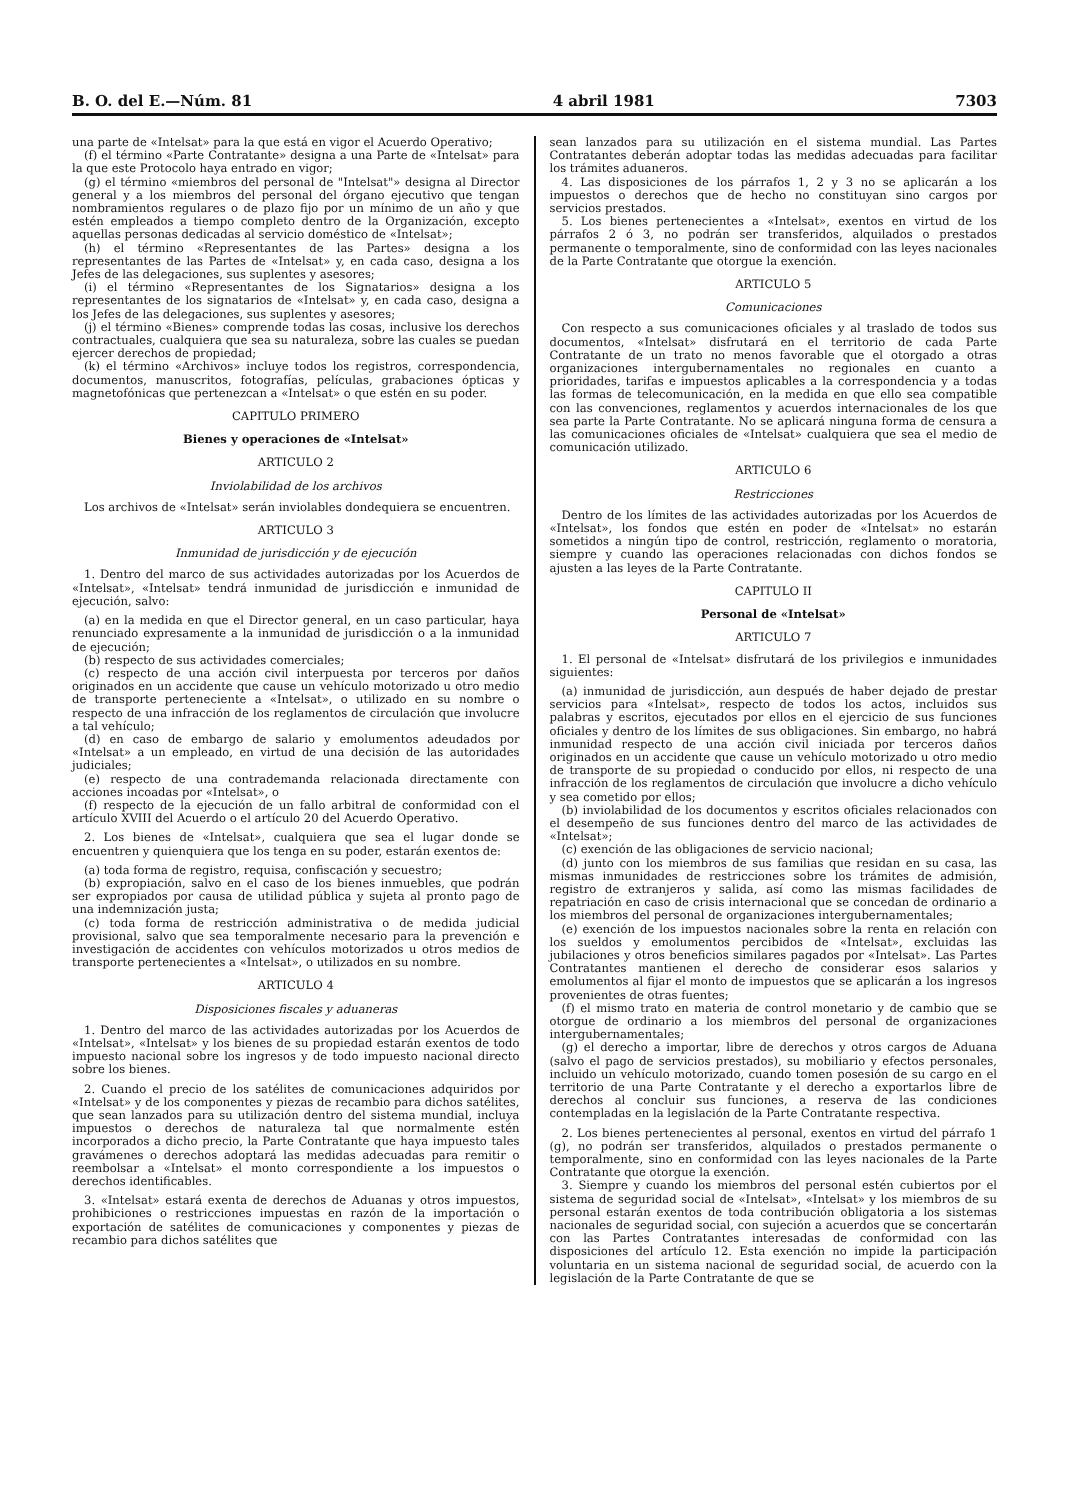B. O. del E.—Núm. 81 4 abril 1981 7303
una parte de «Intelsat» para la que está en vigor el Acuerdo Operativo;
(f) el término «Parte Contratante» designa a una Parte de «Intelsat» para la que este Protocolo haya entrado en vigor;
(g) el término «miembros del personal de "Intelsat"» designa al Director general y a los miembros del personal del órgano ejecutivo que tengan nombramientos regulares o de plazo fijo por un mínimo de un año y que estén empleados a tiempo completo dentro de la Organización, excepto aquellas personas dedicadas al servicio doméstico de «Intelsat»;
(h) el término «Representantes de las Partes» designa a los representantes de las Partes de «Intelsat» y, en cada caso, designa a los Jefes de las delegaciones, sus suplentes y asesores;
(i) el término «Representantes de los Signatarios» designa a los representantes de los signatarios de «Intelsat» y, en cada caso, designa a los Jefes de las delegaciones, sus suplentes y asesores;
(j) el término «Bienes» comprende todas las cosas, inclusive los derechos contractuales, cualquiera que sea su naturaleza, sobre las cuales se puedan ejercer derechos de propiedad;
(k) el término «Archivos» incluye todos los registros, correspondencia, documentos, manuscritos, fotografías, películas, grabaciones ópticas y magnetofónicas que pertenezcan a «Intelsat» o que estén en su poder.
CAPITULO PRIMERO
Bienes y operaciones de «Intelsat»
ARTICULO 2
Inviolabilidad de los archivos
Los archivos de «Intelsat» serán inviolables dondequiera se encuentren.
ARTICULO 3
Inmunidad de jurisdicción y de ejecución
1. Dentro del marco de sus actividades autorizadas por los Acuerdos de «Intelsat», «Intelsat» tendrá inmunidad de jurisdicción e inmunidad de ejecución, salvo:
(a) en la medida en que el Director general, en un caso particular, haya renunciado expresamente a la inmunidad de jurisdicción o a la inmunidad de ejecución;
(b) respecto de sus actividades comerciales;
(c) respecto de una acción civil interpuesta por terceros por daños originados en un accidente que cause un vehículo motorizado u otro medio de transporte perteneciente a «Intelsat», o utilizado en su nombre o respecto de una infracción de los reglamentos de circulación que involucre a tal vehículo;
(d) en caso de embargo de salario y emolumentos adeudados por «Intelsat» a un empleado, en virtud de una decisión de las autoridades judiciales;
(e) respecto de una contrademanda relacionada directamente con acciones incoadas por «Intelsat», o
(f) respecto de la ejecución de un fallo arbitral de conformidad con el artículo XVIII del Acuerdo o el artículo 20 del Acuerdo Operativo.
2. Los bienes de «Intelsat», cualquiera que sea el lugar donde se encuentren y quienquiera que los tenga en su poder, estarán exentos de:
(a) toda forma de registro, requisa, confiscación y secuestro;
(b) expropiación, salvo en el caso de los bienes inmuebles, que podrán ser expropiados por causa de utilidad pública y sujeta al pronto pago de una indemnización justa;
(c) toda forma de restricción administrativa o de medida judicial provisional, salvo que sea temporalmente necesario para la prevención e investigación de accidentes con vehículos motorizados u otros medios de transporte pertenecientes a «Intelsat», o utilizados en su nombre.
ARTICULO 4
Disposiciones fiscales y aduaneras
1. Dentro del marco de las actividades autorizadas por los Acuerdos de «Intelsat», «Intelsat» y los bienes de su propiedad estarán exentos de todo impuesto nacional sobre los ingresos y de todo impuesto nacional directo sobre los bienes.
2. Cuando el precio de los satélites de comunicaciones adquiridos por «Intelsat» y de los componentes y piezas de recambio para dichos satélites, que sean lanzados para su utilización dentro del sistema mundial, incluya impuestos o derechos de naturaleza tal que normalmente estén incorporados a dicho precio, la Parte Contratante que haya impuesto tales gravámenes o derechos adoptará las medidas adecuadas para remitir o reembolsar a «Intelsat» el monto correspondiente a los impuestos o derechos identificables.
3. «Intelsat» estará exenta de derechos de Aduanas y otros impuestos, prohibiciones o restricciones impuestas en razón de la importación o exportación de satélites de comunicaciones y componentes y piezas de recambio para dichos satélites que
sean lanzados para su utilización en el sistema mundial. Las Partes Contratantes deberán adoptar todas las medidas adecuadas para facilitar los trámites aduaneros.
4. Las disposiciones de los párrafos 1, 2 y 3 no se aplicarán a los impuestos o derechos que de hecho no constituyan sino cargos por servicios prestados.
5. Los bienes pertenecientes a «Intelsat», exentos en virtud de los párrafos 2 ó 3, no podrán ser transferidos, alquilados o prestados permanente o temporalmente, sino de conformidad con las leyes nacionales de la Parte Contratante que otorgue la exención.
ARTICULO 5
Comunicaciones
Con respecto a sus comunicaciones oficiales y al traslado de todos sus documentos, «Intelsat» disfrutará en el territorio de cada Parte Contratante de un trato no menos favorable que el otorgado a otras organizaciones intergubernamentales no regionales en cuanto a prioridades, tarifas e impuestos aplicables a la correspondencia y a todas las formas de telecomunicación, en la medida en que ello sea compatible con las convenciones, reglamentos y acuerdos internacionales de los que sea parte la Parte Contratante. No se aplicará ninguna forma de censura a las comunicaciones oficiales de «Intelsat» cualquiera que sea el medio de comunicación utilizado.
ARTICULO 6
Restricciones
Dentro de los límites de las actividades autorizadas por los Acuerdos de «Intelsat», los fondos que estén en poder de «Intelsat» no estarán sometidos a ningún tipo de control, restricción, reglamento o moratoria, siempre y cuando las operaciones relacionadas con dichos fondos se ajusten a las leyes de la Parte Contratante.
CAPITULO II
Personal de «Intelsat»
ARTICULO 7
1. El personal de «Intelsat» disfrutará de los privilegios e inmunidades siguientes:
(a) inmunidad de jurisdicción, aun después de haber dejado de prestar servicios para «Intelsat», respecto de todos los actos, incluidos sus palabras y escritos, ejecutados por ellos en el ejercicio de sus funciones oficiales y dentro de los límites de sus obligaciones. Sin embargo, no habrá inmunidad respecto de una acción civil iniciada por terceros daños originados en un accidente que cause un vehículo motorizado u otro medio de transporte de su propiedad o conducido por ellos, ni respecto de una infracción de los reglamentos de circulación que involucre a dicho vehículo y sea cometido por ellos;
(b) inviolabilidad de los documentos y escritos oficiales relacionados con el desempeño de sus funciones dentro del marco de las actividades de «Intelsat»;
(c) exención de las obligaciones de servicio nacional;
(d) junto con los miembros de sus familias que residan en su casa, las mismas inmunidades de restricciones sobre los trámites de admisión, registro de extranjeros y salida, así como las mismas facilidades de repatriación en caso de crisis internacional que se concedan de ordinario a los miembros del personal de organizaciones intergubernamentales;
(e) exención de los impuestos nacionales sobre la renta en relación con los sueldos y emolumentos percibidos de «Intelsat», excluidas las jubilaciones y otros beneficios similares pagados por «Intelsat». Las Partes Contratantes mantienen el derecho de considerar esos salarios y emolumentos al fijar el monto de impuestos que se aplicarán a los ingresos provenientes de otras fuentes;
(f) el mismo trato en materia de control monetario y de cambio que se otorgue de ordinario a los miembros del personal de organizaciones intergubernamentales;
(g) el derecho a importar, libre de derechos y otros cargos de Aduana (salvo el pago de servicios prestados), su mobiliario y efectos personales, incluido un vehículo motorizado, cuando tomen posesión de su cargo en el territorio de una Parte Contratante y el derecho a exportarlos libre de derechos al concluir sus funciones, a reserva de las condiciones contempladas en la legislación de la Parte Contratante respectiva.
2. Los bienes pertenecientes al personal, exentos en virtud del párrafo 1 (g), no podrán ser transferidos, alquilados o prestados permanente o temporalmente, sino en conformidad con las leyes nacionales de la Parte Contratante que otorgue la exención.
3. Siempre y cuando los miembros del personal estén cubiertos por el sistema de seguridad social de «Intelsat», «Intelsat» y los miembros de su personal estarán exentos de toda contribución obligatoria a los sistemas nacionales de seguridad social, con sujeción a acuerdos que se concertarán con las Partes Contratantes interesadas de conformidad con las disposiciones del artículo 12. Esta exención no impide la participación voluntaria en un sistema nacional de seguridad social, de acuerdo con la legislación de la Parte Contratante de que se